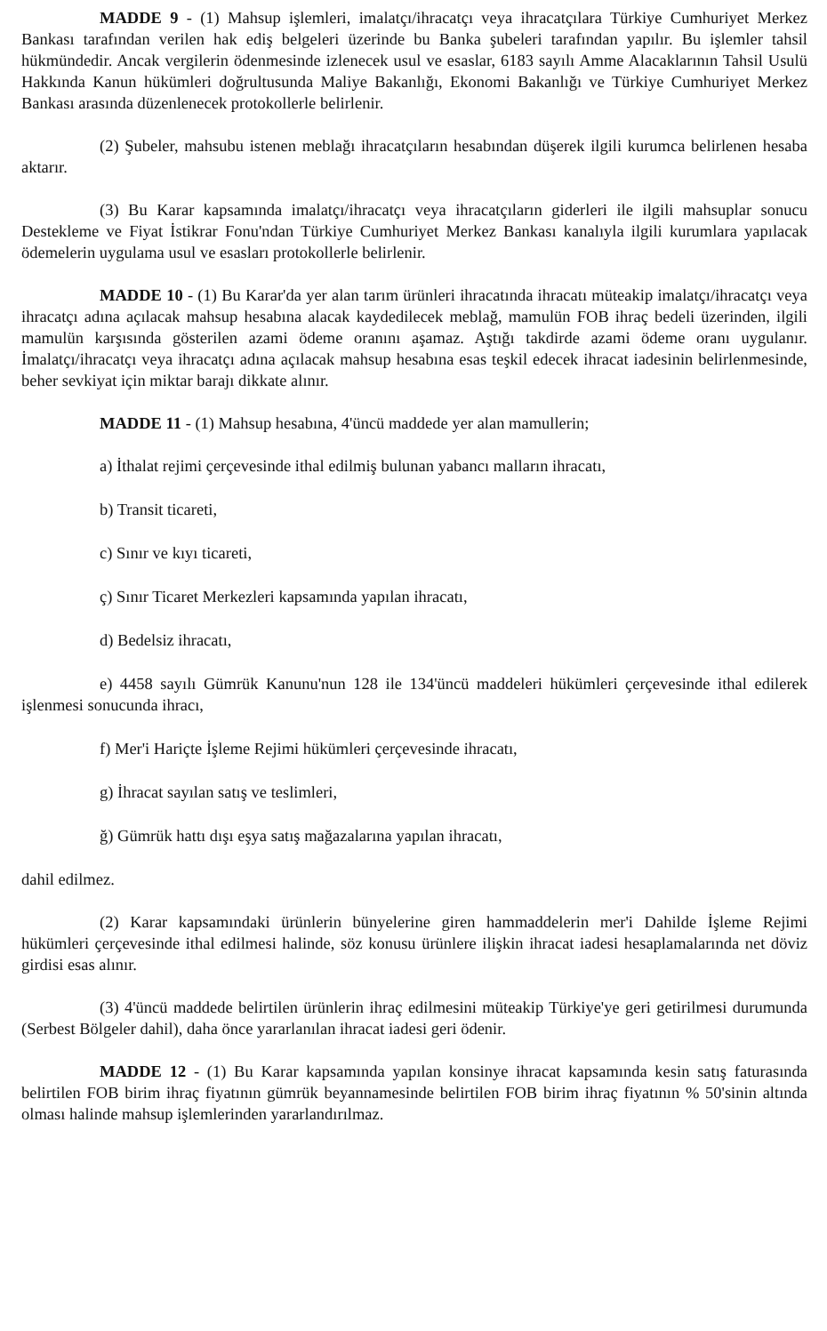MADDE 9 - (1) Mahsup işlemleri, imalatçı/ihracatçı veya ihracatçılara Türkiye Cumhuriyet Merkez Bankası tarafından verilen hak ediş belgeleri üzerinde bu Banka şubeleri tarafından yapılır. Bu işlemler tahsil hükmündedir. Ancak vergilerin ödenmesinde izlenecek usul ve esaslar, 6183 sayılı Amme Alacaklarının Tahsil Usulü Hakkında Kanun hükümleri doğrultusunda Maliye Bakanlığı, Ekonomi Bakanlığı ve Türkiye Cumhuriyet Merkez Bankası arasında düzenlenecek protokollerle belirlenir.
(2) Şubeler, mahsubu istenen meblağı ihracatçıların hesabından düşerek ilgili kurumca belirlenen hesaba aktarır.
(3) Bu Karar kapsamında imalatçı/ihracatçı veya ihracatçıların giderleri ile ilgili mahsuplar sonucu Destekleme ve Fiyat İstikrar Fonu'ndan Türkiye Cumhuriyet Merkez Bankası kanalıyla ilgili kurumlara yapılacak ödemelerin uygulama usul ve esasları protokollerle belirlenir.
MADDE 10 - (1) Bu Karar'da yer alan tarım ürünleri ihracatında ihracatı müteakip imalatçı/ihracatçı veya ihracatçı adına açılacak mahsup hesabına alacak kaydedilecek meblağ, mamulün FOB ihraç bedeli üzerinden, ilgili mamulün karşısında gösterilen azami ödeme oranını aşamaz. Aştığı takdirde azami ödeme oranı uygulanır. İmalatçı/ihracatçı veya ihracatçı adına açılacak mahsup hesabına esas teşkil edecek ihracat iadesinin belirlenmesinde, beher sevkiyat için miktar barajı dikkate alınır.
MADDE 11 - (1) Mahsup hesabına, 4'üncü maddede yer alan mamullerin;
a) İthalat rejimi çerçevesinde ithal edilmiş bulunan yabancı malların ihracatı,
b) Transit ticareti,
c) Sınır ve kıyı ticareti,
ç) Sınır Ticaret Merkezleri kapsamında yapılan ihracatı,
d) Bedelsiz ihracatı,
e) 4458 sayılı Gümrük Kanunu'nun 128 ile 134'üncü maddeleri hükümleri çerçevesinde ithal edilerek işlenmesi sonucunda ihracı,
f) Mer'i Hariçte İşleme Rejimi hükümleri çerçevesinde ihracatı,
g) İhracat sayılan satış ve teslimleri,
ğ) Gümrük hattı dışı eşya satış mağazalarına yapılan ihracatı,
dahil edilmez.
(2) Karar kapsamındaki ürünlerin bünyelerine giren hammaddelerin mer'i Dahilde İşleme Rejimi hükümleri çerçevesinde ithal edilmesi halinde, söz konusu ürünlere ilişkin ihracat iadesi hesaplamalarında net döviz girdisi esas alınır.
(3) 4'üncü maddede belirtilen ürünlerin ihraç edilmesini müteakip Türkiye'ye geri getirilmesi durumunda (Serbest Bölgeler dahil), daha önce yararlanılan ihracat iadesi geri ödenir.
MADDE 12 - (1) Bu Karar kapsamında yapılan konsinye ihracat kapsamında kesin satış faturasında belirtilen FOB birim ihraç fiyatının gümrük beyannamesinde belirtilen FOB birim ihraç fiyatının % 50'sinin altında olması halinde mahsup işlemlerinden yararlandırılmaz.